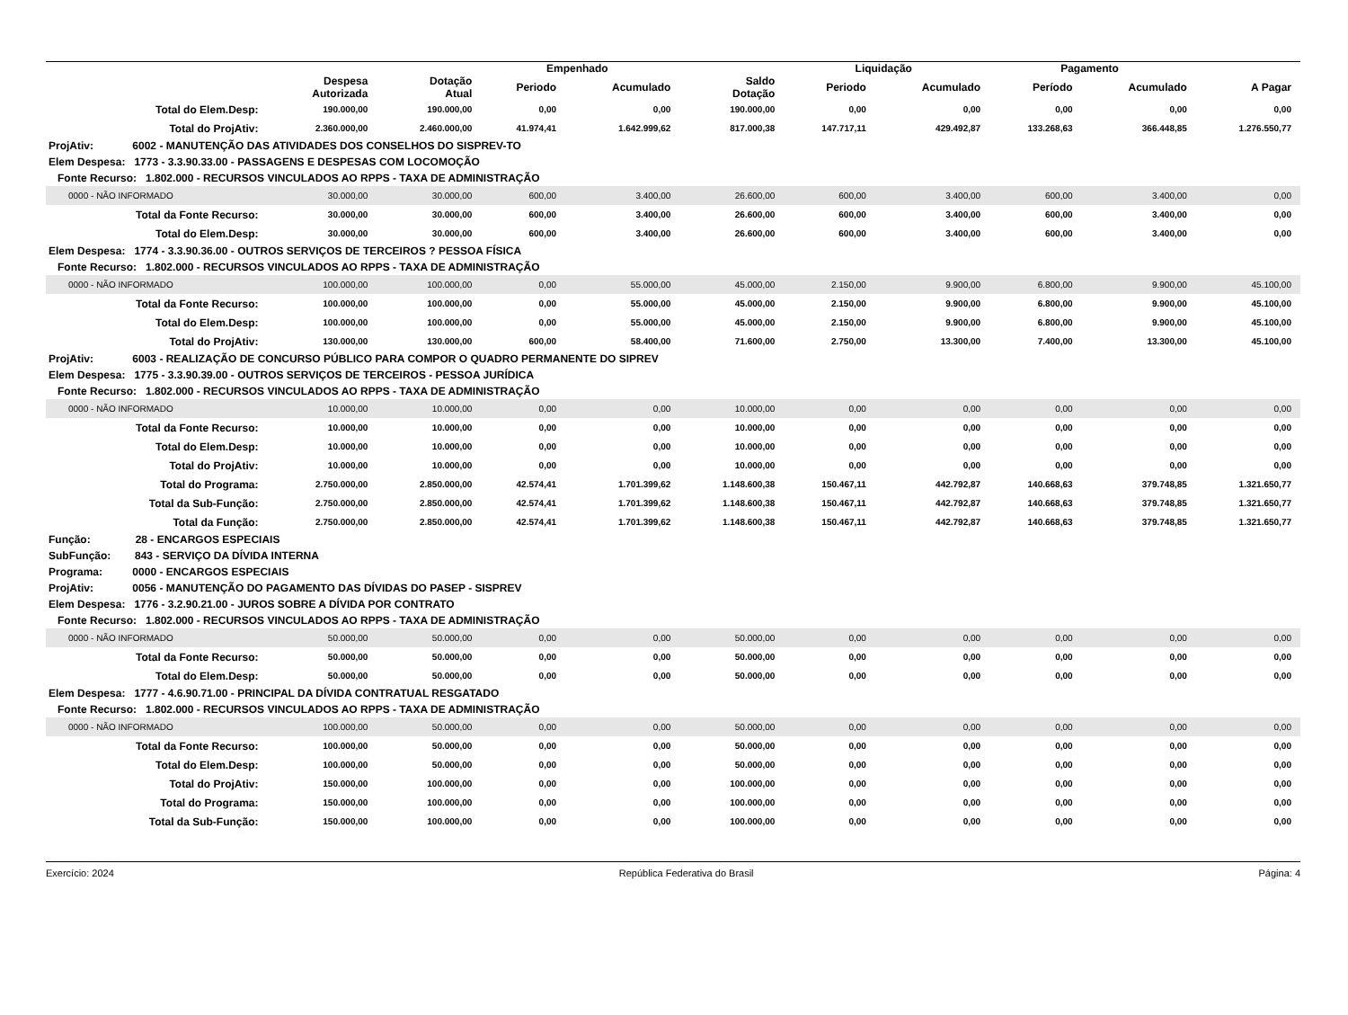| | | | Empenhado | | | Liquidação | | Pagamento | | |
| --- | --- | --- | --- | --- | --- | --- | --- | --- | --- | --- |
| | Despesa Autorizada | Dotação Atual | Periodo | Acumulado | Saldo Dotação | Periodo | Acumulado | Período | Acumulado | A Pagar |
| Total do Elem.Desp: | 190.000,00 | 190.000,00 | 0,00 | 0,00 | 190.000,00 | 0,00 | 0,00 | 0,00 | 0,00 | 0,00 |
| Total do ProjAtiv: | 2.360.000,00 | 2.460.000,00 | 41.974,41 | 1.642.999,62 | 817.000,38 | 147.717,11 | 429.492,87 | 133.268,63 | 366.448,85 | 1.276.550,77 |
| ProjAtiv: 6002 - MANUTENÇÃO DAS ATIVIDADES DOS CONSELHOS DO SISPREV-TO | | | | | | | | | | |
| Elem Despesa: 1773 - 3.3.90.33.00 - PASSAGENS E DESPESAS COM LOCOMOÇÃO | | | | | | | | | | |
| Fonte Recurso: 1.802.000 - RECURSOS VINCULADOS AO RPPS - TAXA DE ADMINISTRAÇÃO | | | | | | | | | | |
| 0000 - NÃO INFORMADO | 30.000,00 | 30.000,00 | 600,00 | 3.400,00 | 26.600,00 | 600,00 | 3.400,00 | 600,00 | 3.400,00 | 0,00 |
| Total da Fonte Recurso: | 30.000,00 | 30.000,00 | 600,00 | 3.400,00 | 26.600,00 | 600,00 | 3.400,00 | 600,00 | 3.400,00 | 0,00 |
| Total do Elem.Desp: | 30.000,00 | 30.000,00 | 600,00 | 3.400,00 | 26.600,00 | 600,00 | 3.400,00 | 600,00 | 3.400,00 | 0,00 |
| Elem Despesa: 1774 - 3.3.90.36.00 - OUTROS SERVIÇOS DE TERCEIROS ? PESSOA FÍSICA | | | | | | | | | | |
| Fonte Recurso: 1.802.000 - RECURSOS VINCULADOS AO RPPS - TAXA DE ADMINISTRAÇÃO | | | | | | | | | | |
| 0000 - NÃO INFORMADO | 100.000,00 | 100.000,00 | 0,00 | 55.000,00 | 45.000,00 | 2.150,00 | 9.900,00 | 6.800,00 | 9.900,00 | 45.100,00 |
| Total da Fonte Recurso: | 100.000,00 | 100.000,00 | 0,00 | 55.000,00 | 45.000,00 | 2.150,00 | 9.900,00 | 6.800,00 | 9.900,00 | 45.100,00 |
| Total do Elem.Desp: | 100.000,00 | 100.000,00 | 0,00 | 55.000,00 | 45.000,00 | 2.150,00 | 9.900,00 | 6.800,00 | 9.900,00 | 45.100,00 |
| Total do ProjAtiv: | 130.000,00 | 130.000,00 | 600,00 | 58.400,00 | 71.600,00 | 2.750,00 | 13.300,00 | 7.400,00 | 13.300,00 | 45.100,00 |
| ProjAtiv: 6003 - REALIZAÇÃO DE CONCURSO PÚBLICO PARA COMPOR O QUADRO PERMANENTE DO SIPREV | | | | | | | | | | |
| Elem Despesa: 1775 - 3.3.90.39.00 - OUTROS SERVIÇOS DE TERCEIROS - PESSOA JURÍDICA | | | | | | | | | | |
| Fonte Recurso: 1.802.000 - RECURSOS VINCULADOS AO RPPS - TAXA DE ADMINISTRAÇÃO | | | | | | | | | | |
| 0000 - NÃO INFORMADO | 10.000,00 | 10.000,00 | 0,00 | 0,00 | 10.000,00 | 0,00 | 0,00 | 0,00 | 0,00 | 0,00 |
| Total da Fonte Recurso: | 10.000,00 | 10.000,00 | 0,00 | 0,00 | 10.000,00 | 0,00 | 0,00 | 0,00 | 0,00 | 0,00 |
| Total do Elem.Desp: | 10.000,00 | 10.000,00 | 0,00 | 0,00 | 10.000,00 | 0,00 | 0,00 | 0,00 | 0,00 | 0,00 |
| Total do ProjAtiv: | 10.000,00 | 10.000,00 | 0,00 | 0,00 | 10.000,00 | 0,00 | 0,00 | 0,00 | 0,00 | 0,00 |
| Total do Programa: | 2.750.000,00 | 2.850.000,00 | 42.574,41 | 1.701.399,62 | 1.148.600,38 | 150.467,11 | 442.792,87 | 140.668,63 | 379.748,85 | 1.321.650,77 |
| Total da Sub-Função: | 2.750.000,00 | 2.850.000,00 | 42.574,41 | 1.701.399,62 | 1.148.600,38 | 150.467,11 | 442.792,87 | 140.668,63 | 379.748,85 | 1.321.650,77 |
| Total da Função: | 2.750.000,00 | 2.850.000,00 | 42.574,41 | 1.701.399,62 | 1.148.600,38 | 150.467,11 | 442.792,87 | 140.668,63 | 379.748,85 | 1.321.650,77 |
| Função: 28 - ENCARGOS ESPECIAIS | | | | | | | | | | |
| SubFunção: 843 - SERVIÇO DA DÍVIDA INTERNA | | | | | | | | | | |
| Programa: 0000 - ENCARGOS ESPECIAIS | | | | | | | | | | |
| ProjAtiv: 0056 - MANUTENÇÃO DO PAGAMENTO DAS DÍVIDAS DO PASEP - SISPREV | | | | | | | | | | |
| Elem Despesa: 1776 - 3.2.90.21.00 - JUROS SOBRE A DÍVIDA POR CONTRATO | | | | | | | | | | |
| Fonte Recurso: 1.802.000 - RECURSOS VINCULADOS AO RPPS - TAXA DE ADMINISTRAÇÃO | | | | | | | | | | |
| 0000 - NÃO INFORMADO | 50.000,00 | 50.000,00 | 0,00 | 0,00 | 50.000,00 | 0,00 | 0,00 | 0,00 | 0,00 | 0,00 |
| Total da Fonte Recurso: | 50.000,00 | 50.000,00 | 0,00 | 0,00 | 50.000,00 | 0,00 | 0,00 | 0,00 | 0,00 | 0,00 |
| Total do Elem.Desp: | 50.000,00 | 50.000,00 | 0,00 | 0,00 | 50.000,00 | 0,00 | 0,00 | 0,00 | 0,00 | 0,00 |
| Elem Despesa: 1777 - 4.6.90.71.00 - PRINCIPAL DA DÍVIDA CONTRATUAL RESGATADO | | | | | | | | | | |
| Fonte Recurso: 1.802.000 - RECURSOS VINCULADOS AO RPPS - TAXA DE ADMINISTRAÇÃO | | | | | | | | | | |
| 0000 - NÃO INFORMADO | 100.000,00 | 50.000,00 | 0,00 | 0,00 | 50.000,00 | 0,00 | 0,00 | 0,00 | 0,00 | 0,00 |
| Total da Fonte Recurso: | 100.000,00 | 50.000,00 | 0,00 | 0,00 | 50.000,00 | 0,00 | 0,00 | 0,00 | 0,00 | 0,00 |
| Total do Elem.Desp: | 100.000,00 | 50.000,00 | 0,00 | 0,00 | 50.000,00 | 0,00 | 0,00 | 0,00 | 0,00 | 0,00 |
| Total do ProjAtiv: | 150.000,00 | 100.000,00 | 0,00 | 0,00 | 100.000,00 | 0,00 | 0,00 | 0,00 | 0,00 | 0,00 |
| Total do Programa: | 150.000,00 | 100.000,00 | 0,00 | 0,00 | 100.000,00 | 0,00 | 0,00 | 0,00 | 0,00 | 0,00 |
| Total da Sub-Função: | 150.000,00 | 100.000,00 | 0,00 | 0,00 | 100.000,00 | 0,00 | 0,00 | 0,00 | 0,00 | 0,00 |
Exercício: 2024 República Federativa do Brasil Página: 4